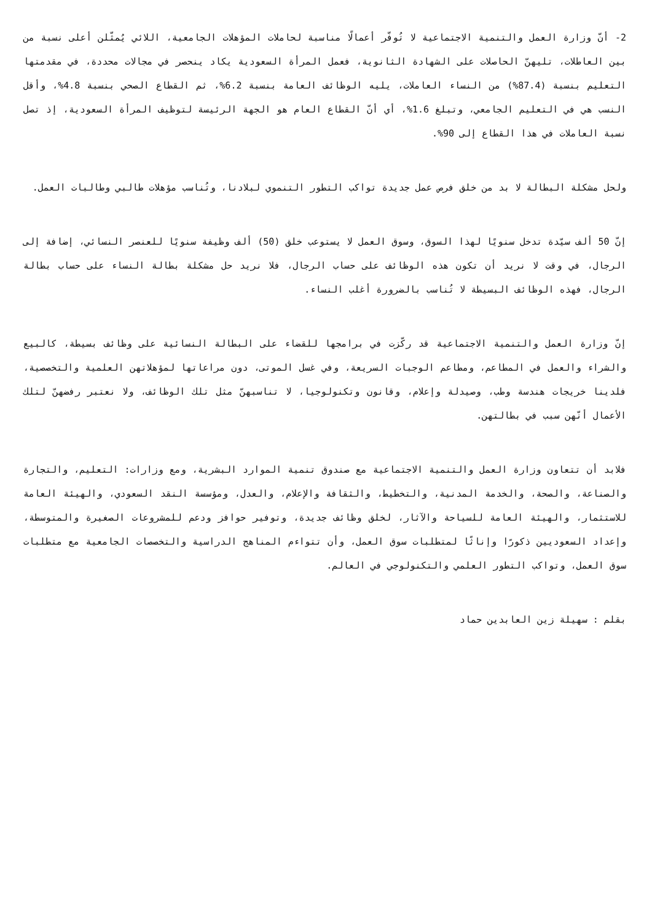2- أنّ وزارة العمل والتنمية الاجتماعية لا تُوفّر أعمالًا مناسبة لحاملات المؤهلات الجامعية، اللائي يُمثّلن أعلى نسبة من بين العاطلات، تليهنّ الحاصلات على الشهادة الثانوية، فعمل المرأة السعودية يكاد ينحصر في مجالات محددة، في مقدمتها التعليم بنسبة (87.4%) من النساء العاملات، يليه الوظائف العامة بنسبة 6.2%، ثم القطاع الصحي بنسبة 4.8%، وأقل النسب هي في التعليم الجامعي، وتبلغ 1.6%، أي أنّ القطاع العام هو الجهة الرئيسة لتوظيف المرأة السعودية، إذ تصل نسبة العاملات في هذا القطاع إلى 90%.
ولحل مشكلة البطالة لا بد من خلق فرص عمل جديدة تواكب التطور التنموي لبلادنا، وتُناسب مؤهلات طالبي وطالبات العمل.
إنّ 50 ألف سيّدة تدخل سنويًا لهذا السوق، وسوق العمل لا يستوعب خلق (50) ألف وظيفة سنويًا للعنصر النسائي، إضافة إلى الرجال، في وقت لا نريد أن تكون هذه الوظائف على حساب الرجال، فلا نريد حل مشكلة بطالة النساء على حساب بطالة الرجال، فهذه الوظائف البسيطة لا تُناسب بالضرورة أغلب النساء.
إنّ وزارة العمل والتنمية الاجتماعية قد ركّزت في برامجها للقضاء على البطالة النسائية على وظائف بسيطة، كالبيع والشراء والعمل في المطاعم، ومطاعم الوجبات السريعة، وفي غسل الموتى، دون مراعاتها لمؤهلاتهن العلمية والتخصصية، فلدينا خريجات هندسة وطب، وصيدلة وإعلام، وقانون وتكنولوجيا، لا تناسبهنّ مثل تلك الوظائف، ولا نعتبر رفضهنّ لتلك الأعمال أنّهن سبب في بطالتهن.
فلابد أن تتعاون وزارة العمل والتنمية الاجتماعية مع صندوق تنمية الموارد البشرية، ومع وزارات: التعليم، والتجارة والصناعة، والصحة، والخدمة المدنية، والتخطيط، والثقافة والإعلام، والعدل، ومؤسسة النقد السعودي، والهيئة العامة للاستثمار، والهيئة العامة للسياحة والآثار، لخلق وظائف جديدة، وتوفير حوافز ودعم للمشروعات الصغيرة والمتوسطة، وإعداد السعوديين ذكورًا وإناثًا لمتطلبات سوق العمل، وأن تتواءم المناهج الدراسية والتخصصات الجامعية مع متطلبات سوق العمل، وتواكب التطور العلمي والتكنولوجي في العالم.
بقلم : سهيلة زين العابدين حماد